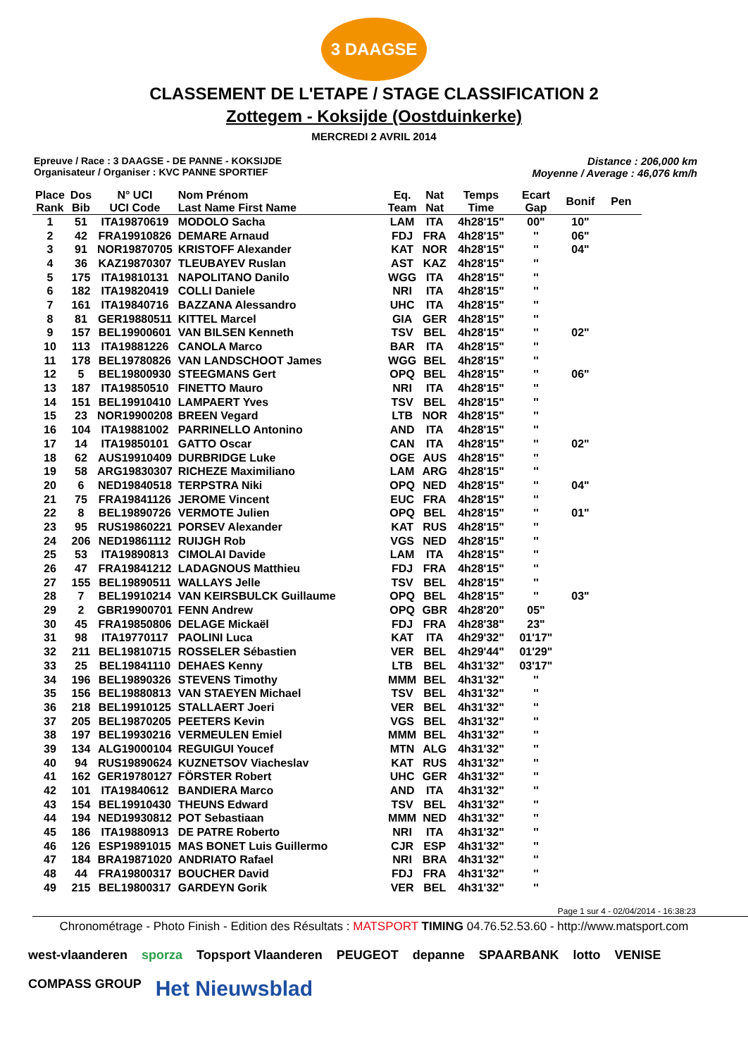3 DAAGSE
CLASSEMENT DE L'ETAPE / STAGE CLASSIFICATION 2
Zottegem - Koksijde (Oostduinkerke)
MERCREDI 2 AVRIL 2014
Epreuve / Race : 3 DAAGSE - DE PANNE - KOKSIJDE
Organisateur / Organiser : KVC PANNE SPORTIEF
Distance : 206,000 km
Moyenne / Average : 46,076 km/h
| Place Rank | Dos Bib | N° UCI UCI Code | Nom Prénom Last Name First Name | Eq. Team | Nat Nat | Temps Time | Ecart Gap | Bonif | Pen |
| --- | --- | --- | --- | --- | --- | --- | --- | --- | --- |
| 1 | 51 | ITA19870619 | MODOLO Sacha | LAM | ITA | 4h28'15" | 00" | 10" | |
| 2 | 42 | FRA19910826 | DEMARE Arnaud | FDJ | FRA | 4h28'15" | '' | 06" | |
| 3 | 91 | NOR19870705 | KRISTOFF Alexander | KAT | NOR | 4h28'15" | '' | 04" | |
| 4 | 36 | KAZ19870307 | TLEUBAYEV Ruslan | AST | KAZ | 4h28'15" | '' | | |
| 5 | 175 | ITA19810131 | NAPOLITANO Danilo | WGG | ITA | 4h28'15" | '' | | |
| 6 | 182 | ITA19820419 | COLLI Daniele | NRI | ITA | 4h28'15" | '' | | |
| 7 | 161 | ITA19840716 | BAZZANA Alessandro | UHC | ITA | 4h28'15" | '' | | |
| 8 | 81 | GER19880511 | KITTEL Marcel | GIA | GER | 4h28'15" | '' | | |
| 9 | 157 | BEL19900601 | VAN BILSEN Kenneth | TSV | BEL | 4h28'15" | '' | 02" | |
| 10 | 113 | ITA19881226 | CANOLA Marco | BAR | ITA | 4h28'15" | '' | | |
| 11 | 178 | BEL19780826 | VAN LANDSCHOOT James | WGG | BEL | 4h28'15" | '' | | |
| 12 | 5 | BEL19800930 | STEEGMANS Gert | OPQ | BEL | 4h28'15" | '' | 06" | |
| 13 | 187 | ITA19850510 | FINETTO Mauro | NRI | ITA | 4h28'15" | '' | | |
| 14 | 151 | BEL19910410 | LAMPAERT Yves | TSV | BEL | 4h28'15" | '' | | |
| 15 | 23 | NOR19900208 | BREEN Vegard | LTB | NOR | 4h28'15" | '' | | |
| 16 | 104 | ITA19881002 | PARRINELLO Antonino | AND | ITA | 4h28'15" | '' | | |
| 17 | 14 | ITA19850101 | GATTO Oscar | CAN | ITA | 4h28'15" | '' | 02" | |
| 18 | 62 | AUS19910409 | DURBRIDGE Luke | OGE | AUS | 4h28'15" | '' | | |
| 19 | 58 | ARG19830307 | RICHEZE Maximiliano | LAM | ARG | 4h28'15" | '' | | |
| 20 | 6 | NED19840518 | TERPSTRA Niki | OPQ | NED | 4h28'15" | '' | 04" | |
| 21 | 75 | FRA19841126 | JEROME Vincent | EUC | FRA | 4h28'15" | '' | | |
| 22 | 8 | BEL19890726 | VERMOTE Julien | OPQ | BEL | 4h28'15" | '' | 01" | |
| 23 | 95 | RUS19860221 | PORSEV Alexander | KAT | RUS | 4h28'15" | '' | | |
| 24 | 206 | NED19861112 | RUIJGH Rob | VGS | NED | 4h28'15" | '' | | |
| 25 | 53 | ITA19890813 | CIMOLAI Davide | LAM | ITA | 4h28'15" | '' | | |
| 26 | 47 | FRA19841212 | LADAGNOUS Matthieu | FDJ | FRA | 4h28'15" | '' | | |
| 27 | 155 | BEL19890511 | WALLAYS Jelle | TSV | BEL | 4h28'15" | '' | | |
| 28 | 7 | BEL19910214 | VAN KEIRSBULCK Guillaume | OPQ | BEL | 4h28'15" | '' | 03" | |
| 29 | 2 | GBR19900701 | FENN Andrew | OPQ | GBR | 4h28'20" | 05" | | |
| 30 | 45 | FRA19850806 | DELAGE Mickaël | FDJ | FRA | 4h28'38" | 23" | | |
| 31 | 98 | ITA19770117 | PAOLINI Luca | KAT | ITA | 4h29'32" | 01'17" | | |
| 32 | 211 | BEL19810715 | ROSSELER Sébastien | VER | BEL | 4h29'44" | 01'29" | | |
| 33 | 25 | BEL19841110 | DEHAES Kenny | LTB | BEL | 4h31'32" | 03'17" | | |
| 34 | 196 | BEL19890326 | STEVENS Timothy | MMM | BEL | 4h31'32" | '' | | |
| 35 | 156 | BEL19880813 | VAN STAEYEN Michael | TSV | BEL | 4h31'32" | '' | | |
| 36 | 218 | BEL19910125 | STALLAERT Joeri | VER | BEL | 4h31'32" | '' | | |
| 37 | 205 | BEL19870205 | PEETERS Kevin | VGS | BEL | 4h31'32" | '' | | |
| 38 | 197 | BEL19930216 | VERMEULEN Emiel | MMM | BEL | 4h31'32" | '' | | |
| 39 | 134 | ALG19000104 | REGUIGUI Youcef | MTN | ALG | 4h31'32" | '' | | |
| 40 | 94 | RUS19890624 | KUZNETSOV Viacheslav | KAT | RUS | 4h31'32" | '' | | |
| 41 | 162 | GER19780127 | FÖRSTER Robert | UHC | GER | 4h31'32" | '' | | |
| 42 | 101 | ITA19840612 | BANDIERA Marco | AND | ITA | 4h31'32" | '' | | |
| 43 | 154 | BEL19910430 | THEUNS Edward | TSV | BEL | 4h31'32" | '' | | |
| 44 | 194 | NED19930812 | POT Sebastiaan | MMM | NED | 4h31'32" | '' | | |
| 45 | 186 | ITA19880913 | DE PATRE Roberto | NRI | ITA | 4h31'32" | '' | | |
| 46 | 126 | ESP19891015 | MAS BONET Luis Guillermo | CJR | ESP | 4h31'32" | '' | | |
| 47 | 184 | BRA19871020 | ANDRIATO Rafael | NRI | BRA | 4h31'32" | '' | | |
| 48 | 44 | FRA19800317 | BOUCHER David | FDJ | FRA | 4h31'32" | '' | | |
| 49 | 215 | BEL19800317 | GARDEYN Gorik | VER | BEL | 4h31'32" | '' | | |
Page 1 sur 4 - 02/04/2014 - 16:38:23
Chronométrage - Photo Finish - Edition des Résultats : MATSPORT TIMING 04.76.52.53.60 - http://www.matsport.com
west-vlaanderen sporza Topsport Vlaanderen PEUGEOT depanne SPAARBANK lotto VENISE COMPASS GROUP Het Nieuwsblad